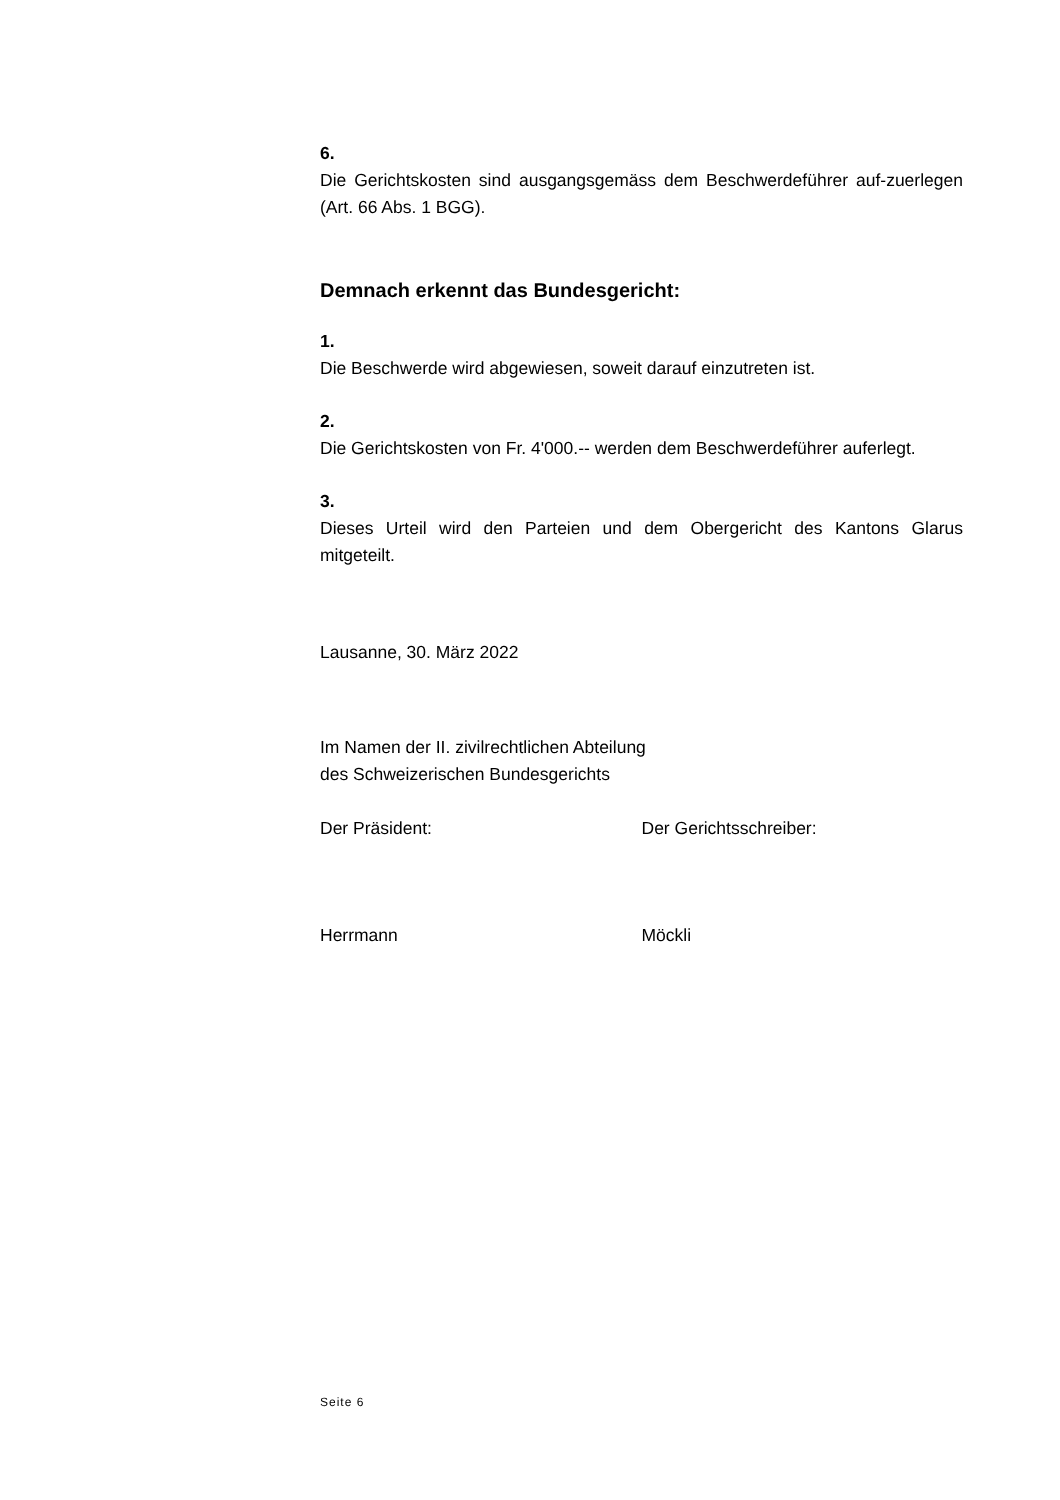6.
Die Gerichtskosten sind ausgangsgemäss dem Beschwerdeführer auf-zuerlegen (Art. 66 Abs. 1 BGG).
Demnach erkennt das Bundesgericht:
1.
Die Beschwerde wird abgewiesen, soweit darauf einzutreten ist.
2.
Die Gerichtskosten von Fr. 4'000.-- werden dem Beschwerdeführer auferlegt.
3.
Dieses Urteil wird den Parteien und dem Obergericht des Kantons Glarus mitgeteilt.
Lausanne, 30. März 2022
Im Namen der II. zivilrechtlichen Abteilung
des Schweizerischen Bundesgerichts
Der Präsident: Der Gerichtsschreiber:
Herrmann Möckli
Seite 6